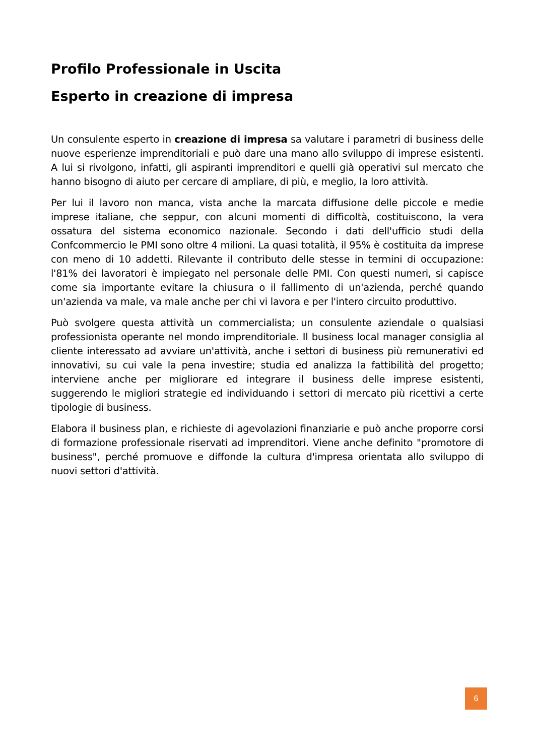Profilo Professionale in Uscita
Esperto in creazione di impresa
Un consulente esperto in creazione di impresa sa valutare i parametri di business delle nuove esperienze imprenditoriali e può dare una mano allo sviluppo di imprese esistenti. A lui si rivolgono, infatti, gli aspiranti imprenditori e quelli già operativi sul mercato che hanno bisogno di aiuto per cercare di ampliare, di più, e meglio, la loro attività.
Per lui il lavoro non manca, vista anche la marcata diffusione delle piccole e medie imprese italiane, che seppur, con alcuni momenti di difficoltà, costituiscono, la vera ossatura del sistema economico nazionale. Secondo i dati dell'ufficio studi della Confcommercio le PMI sono oltre 4 milioni. La quasi totalità, il 95% è costituita da imprese con meno di 10 addetti. Rilevante il contributo delle stesse in termini di occupazione: l'81% dei lavoratori è impiegato nel personale delle PMI. Con questi numeri, si capisce come sia importante evitare la chiusura o il fallimento di un'azienda, perché quando un'azienda va male, va male anche per chi vi lavora e per l'intero circuito produttivo.
Può svolgere questa attività un commercialista; un consulente aziendale o qualsiasi professionista operante nel mondo imprenditoriale. Il business local manager consiglia al cliente interessato ad avviare un'attività, anche i settori di business più remunerativi ed innovativi, su cui vale la pena investire; studia ed analizza la fattibilità del progetto; interviene anche per migliorare ed integrare il business delle imprese esistenti, suggerendo le migliori strategie ed individuando i settori di mercato più ricettivi a certe tipologie di business.
Elabora il business plan, e richieste di agevolazioni finanziarie e può anche proporre corsi di formazione professionale riservati ad imprenditori. Viene anche definito "promotore di business", perché promuove e diffonde la cultura d'impresa orientata allo sviluppo di nuovi settori d'attività.
6